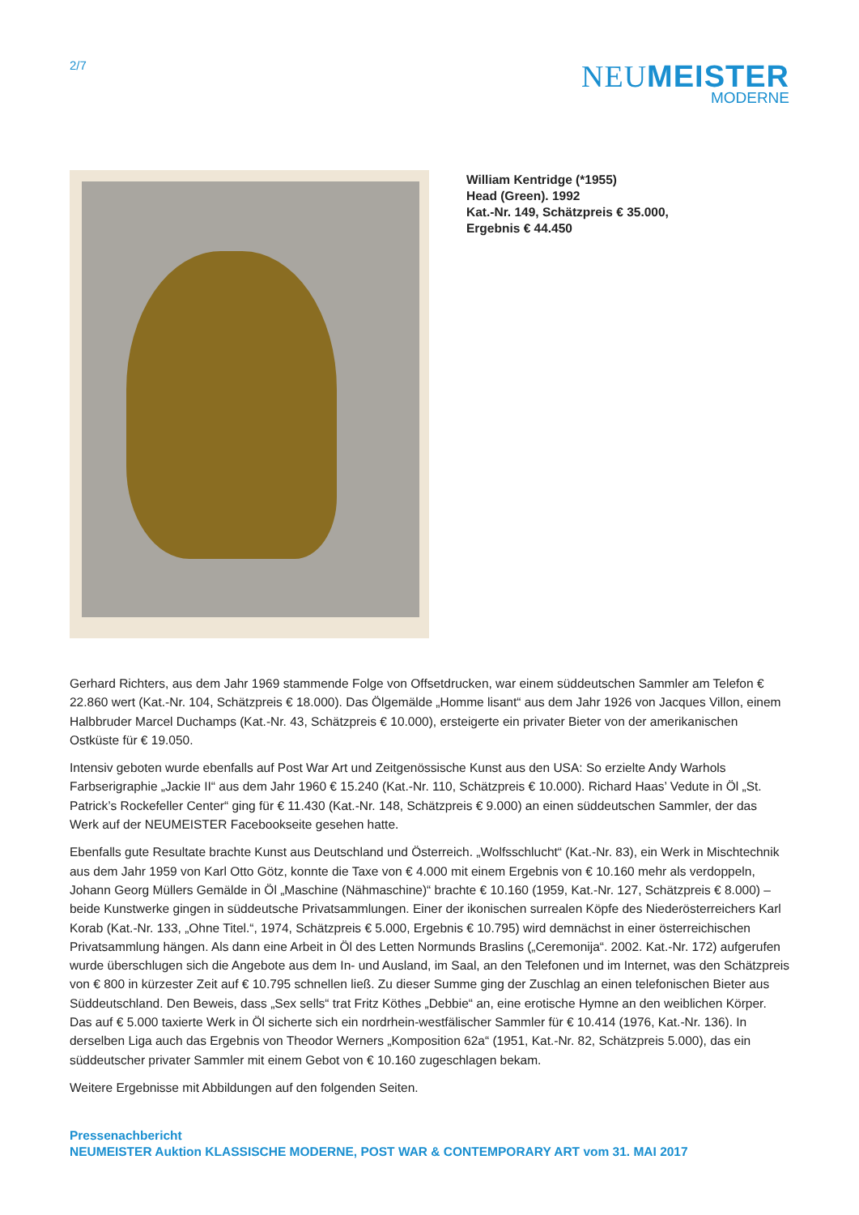2/7
NEUMEISTER
MODERNE
William Kentridge (*1955)
Head (Green). 1992
Kat.-Nr. 149, Schätzpreis € 35.000,
Ergebnis € 44.450
Gerhard Richters, aus dem Jahr 1969 stammende Folge von Offsetdrucken, war einem süddeutschen Sammler am Telefon € 22.860 wert (Kat.-Nr. 104, Schätzpreis € 18.000). Das Ölgemälde „Homme lisant“ aus dem Jahr 1926 von Jacques Villon, einem Halbbruder Marcel Duchamps (Kat.-Nr. 43, Schätzpreis € 10.000), ersteigerte ein privater Bieter von der amerikanischen Ostküste für € 19.050.
Intensiv geboten wurde ebenfalls auf Post War Art und Zeitgenössische Kunst aus den USA: So erzielte Andy Warhols Farbserigraphie „Jackie II“ aus dem Jahr 1960 € 15.240 (Kat.-Nr. 110, Schätzpreis € 10.000). Richard Haas’ Vedute in Öl „St. Patrick’s Rockefeller Center“ ging für € 11.430 (Kat.-Nr. 148, Schätzpreis € 9.000) an einen süddeutschen Sammler, der das Werk auf der NEUMEISTER Facebookseite gesehen hatte.
Ebenfalls gute Resultate brachte Kunst aus Deutschland und Österreich. „Wolfsschlucht“ (Kat.-Nr. 83), ein Werk in Mischtechnik aus dem Jahr 1959 von Karl Otto Götz, konnte die Taxe von € 4.000 mit einem Ergebnis von € 10.160 mehr als verdoppeln, Johann Georg Müllers Gemälde in Öl „Maschine (Nähmaschine)“ brachte € 10.160 (1959, Kat.-Nr. 127, Schätzpreis € 8.000) – beide Kunstwerke gingen in süddeutsche Privatsammlungen. Einer der ikonischen surrealen Köpfe des Niederösterreichers Karl Korab (Kat.-Nr. 133, „Ohne Titel.“, 1974, Schätzpreis € 5.000, Ergebnis € 10.795) wird demnächst in einer österreichischen Privatsammlung hängen. Als dann eine Arbeit in Öl des Letten Normunds Braslins („Ceremonija“. 2002. Kat.-Nr. 172) aufgerufen wurde überschlugen sich die Angebote aus dem In- und Ausland, im Saal, an den Telefonen und im Internet, was den Schätzpreis von € 800 in kürzester Zeit auf € 10.795 schnellen ließ. Zu dieser Summe ging der Zuschlag an einen telefonischen Bieter aus Süddeutschland. Den Beweis, dass „Sex sells“ trat Fritz Köthes „Debbie“ an, eine erotische Hymne an den weiblichen Körper. Das auf € 5.000 taxierte Werk in Öl sicherte sich ein nordrhein-westfälischer Sammler für € 10.414 (1976, Kat.-Nr. 136). In derselben Liga auch das Ergebnis von Theodor Werners „Komposition 62a“ (1951, Kat.-Nr. 82, Schätzpreis 5.000), das ein süddeutscher privater Sammler mit einem Gebot von € 10.160 zugeschlagen bekam.
Weitere Ergebnisse mit Abbildungen auf den folgenden Seiten.
Pressenachbericht
NEUMEISTER Auktion KLASSISCHE MODERNE, POST WAR & CONTEMPORARY ART vom 31. MAI 2017